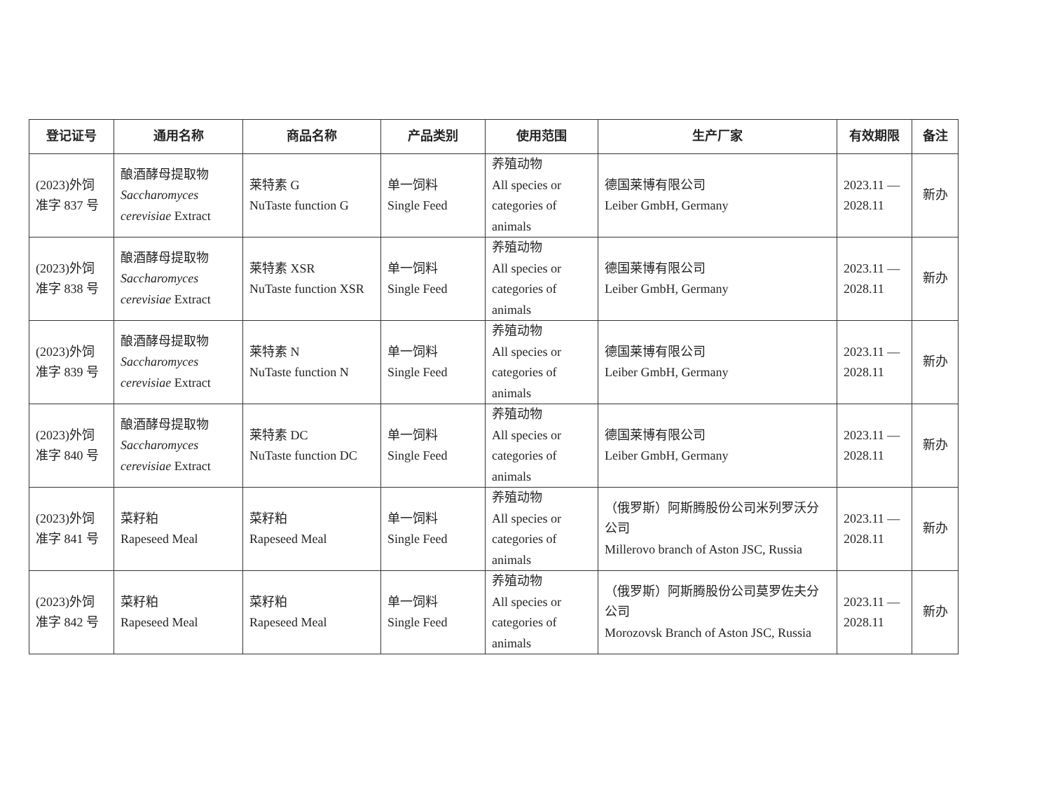| 登记证号 | 通用名称 | 商品名称 | 产品类别 | 使用范围 | 生产厂家 | 有效期限 | 备注 |
| --- | --- | --- | --- | --- | --- | --- | --- |
| (2023)外饲 准字 837 号 | 酿酒酵母提取物 Saccharomyces cerevisiae Extract | 莱特素 G NuTaste function G | 单一饲料 Single Feed | 养殖动物 All species or categories of animals | 德国莱博有限公司 Leiber GmbH, Germany | 2023.11 — 2028.11 | 新办 |
| (2023)外饲 准字 838 号 | 酿酒酵母提取物 Saccharomyces cerevisiae Extract | 莱特素 XSR NuTaste function XSR | 单一饲料 Single Feed | 养殖动物 All species or categories of animals | 德国莱博有限公司 Leiber GmbH, Germany | 2023.11 — 2028.11 | 新办 |
| (2023)外饲 准字 839 号 | 酿酒酵母提取物 Saccharomyces cerevisiae Extract | 莱特素 N NuTaste function N | 单一饲料 Single Feed | 养殖动物 All species or categories of animals | 德国莱博有限公司 Leiber GmbH, Germany | 2023.11 — 2028.11 | 新办 |
| (2023)外饲 准字 840 号 | 酿酒酵母提取物 Saccharomyces cerevisiae Extract | 莱特素 DC NuTaste function DC | 单一饲料 Single Feed | 养殖动物 All species or categories of animals | 德国莱博有限公司 Leiber GmbH, Germany | 2023.11 — 2028.11 | 新办 |
| (2023)外饲 准字 841 号 | 菜籽粕 Rapeseed Meal | 菜籽粕 Rapeseed Meal | 单一饲料 Single Feed | 养殖动物 All species or categories of animals | （俄罗斯）阿斯腾股份公司米列罗沃分公司 Millerovo branch of Aston JSC, Russia | 2023.11 — 2028.11 | 新办 |
| (2023)外饲 准字 842 号 | 菜籽粕 Rapeseed Meal | 菜籽粕 Rapeseed Meal | 单一饲料 Single Feed | 养殖动物 All species or categories of animals | （俄罗斯）阿斯腾股份公司莫罗佐夫分公司 Morozovsk Branch of Aston JSC, Russia | 2023.11 — 2028.11 | 新办 |